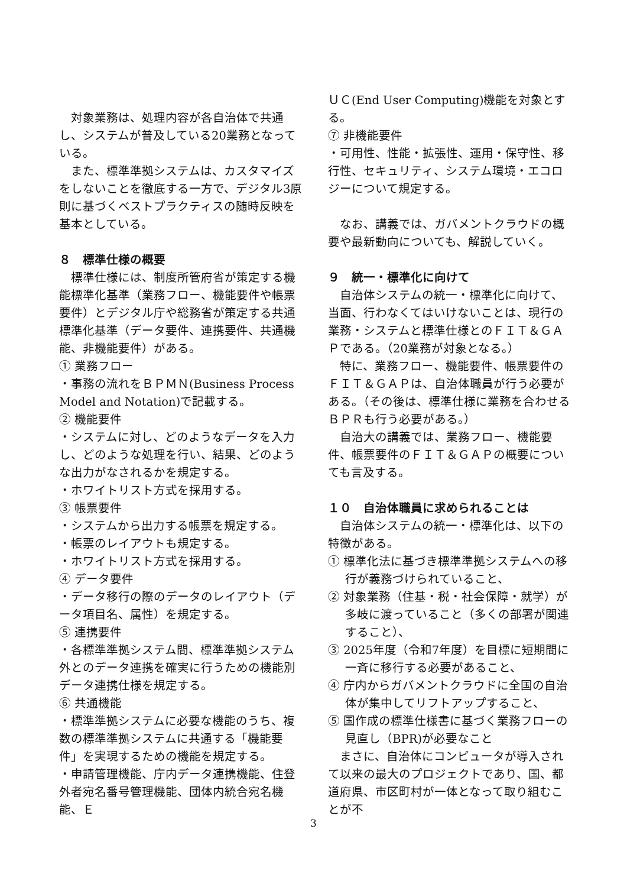対象業務は、処理内容が各自治体で共通し、システムが普及している20業務となっている。
また、標準準拠システムは、カスタマイズをしないことを徹底する一方で、デジタル3原則に基づくベストプラクティスの随時反映を基本としている。
８　標準仕様の概要
標準仕様には、制度所管府省が策定する機能標準化基準（業務フロー、機能要件や帳票要件）とデジタル庁や総務省が策定する共通標準化基準（データ要件、連携要件、共通機能、非機能要件）がある。
① 業務フロー
・事務の流れをＢＰＭＮ(Business Process Model and Notation)で記載する。
② 機能要件
・システムに対し、どのようなデータを入力し、どのような処理を行い、結果、どのような出力がなされるかを規定する。
・ホワイトリスト方式を採用する。
③ 帳票要件
・システムから出力する帳票を規定する。
・帳票のレイアウトも規定する。
・ホワイトリスト方式を採用する。
④ データ要件
・データ移行の際のデータのレイアウト（データ項目名、属性）を規定する。
⑤ 連携要件
・各標準準拠システム間、標準準拠システム外とのデータ連携を確実に行うための機能別データ連携仕様を規定する。
⑥ 共通機能
・標準準拠システムに必要な機能のうち、複数の標準準拠システムに共通する「機能要件」を実現するための機能を規定する。
・申請管理機能、庁内データ連携機能、住登外者宛名番号管理機能、団体内統合宛名機能、Ｅ
ＵＣ(End User Computing)機能を対象とする。
⑦ 非機能要件
・可用性、性能・拡張性、運用・保守性、移行性、セキュリティ、システム環境・エコロジーについて規定する。
なお、講義では、ガバメントクラウドの概要や最新動向についても、解説していく。
９　統一・標準化に向けて
自治体システムの統一・標準化に向けて、当面、行わなくてはいけないことは、現行の業務・システムと標準仕様とのＦＩＴ＆ＧＡＰである。（20業務が対象となる。）
特に、業務フロー、機能要件、帳票要件のＦＩＴ＆ＧＡＰは、自治体職員が行う必要がある。（その後は、標準仕様に業務を合わせるＢＰＲも行う必要がある。）
自治大の講義では、業務フロー、機能要件、帳票要件のＦＩＴ＆ＧＡＰの概要についても言及する。
１０　自治体職員に求められることは
自治体システムの統一・標準化は、以下の特徴がある。
① 標準化法に基づき標準準拠システムへの移行が義務づけられていること、
② 対象業務（住基・税・社会保障・就学）が多岐に渡っていること（多くの部署が関連すること）、
③ 2025年度（令和7年度）を目標に短期間に一斉に移行する必要があること、
④ 庁内からガバメントクラウドに全国の自治体が集中してリフトアップすること、
⑤ 国作成の標準仕様書に基づく業務フローの見直し（BPR)が必要なこと
まさに、自治体にコンピュータが導入されて以来の最大のプロジェクトであり、国、都道府県、市区町村が一体となって取り組むことが不
3